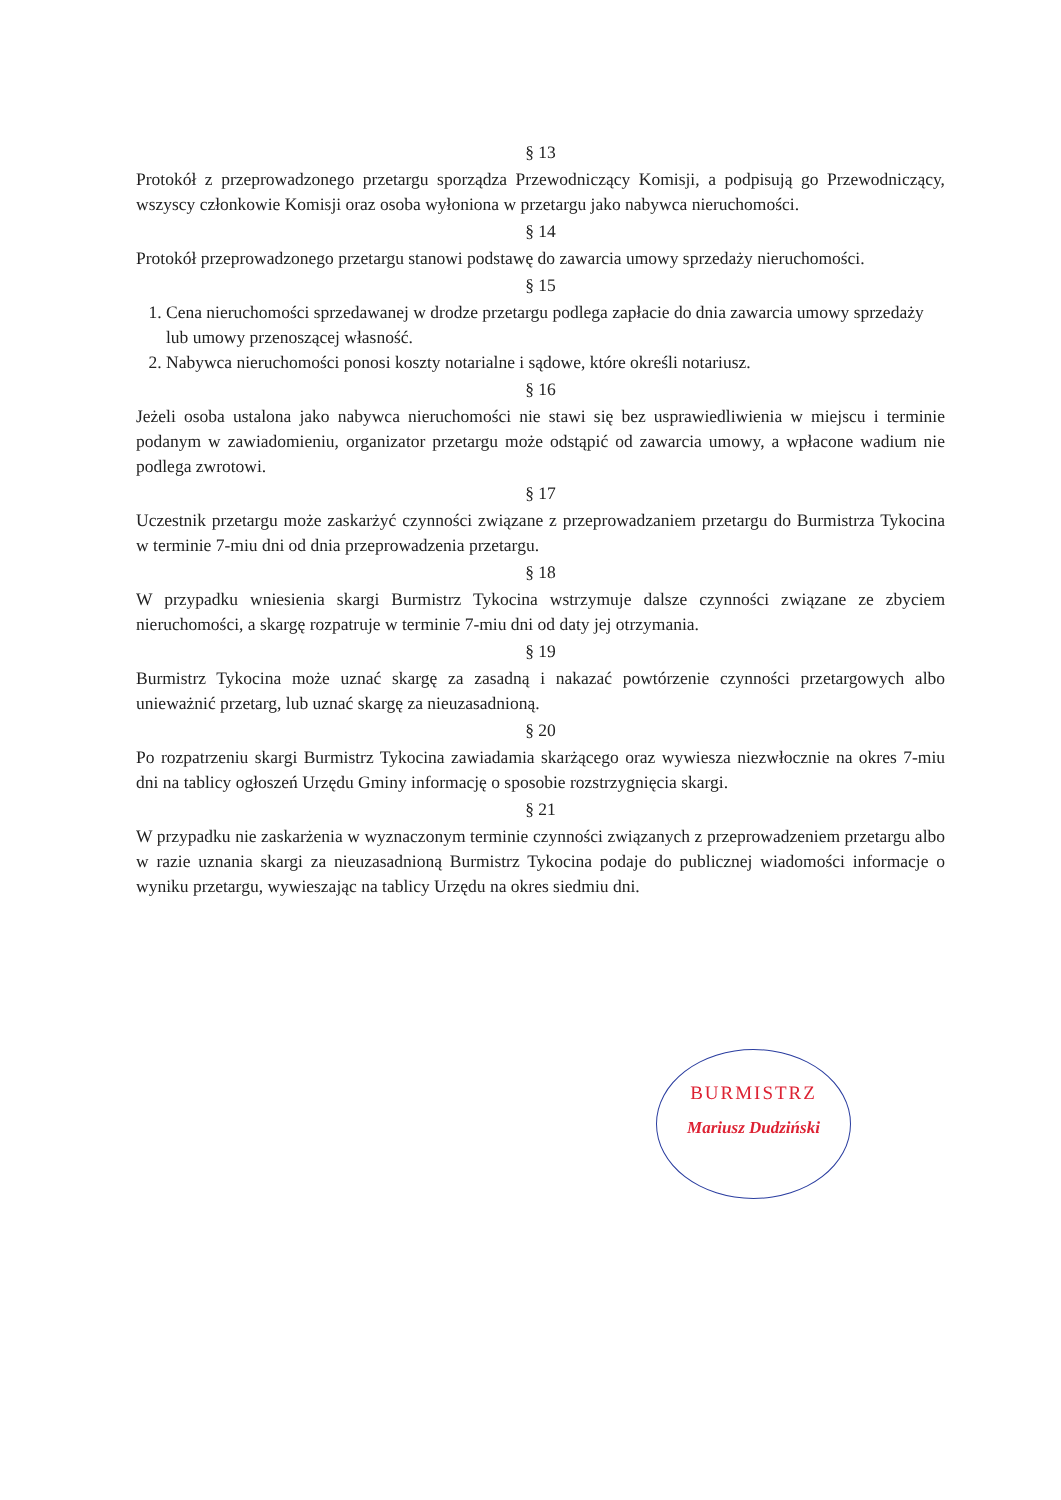§ 13
Protokół z przeprowadzonego przetargu sporządza Przewodniczący Komisji, a podpisują go Przewodniczący, wszyscy członkowie Komisji oraz osoba wyłoniona w przetargu jako nabywca nieruchomości.
§ 14
Protokół przeprowadzonego przetargu stanowi podstawę do zawarcia umowy sprzedaży nieruchomości.
§ 15
1. Cena nieruchomości sprzedawanej w drodze przetargu podlega zapłacie do dnia zawarcia umowy sprzedaży lub umowy przenoszącej własność.
2. Nabywca nieruchomości ponosi koszty notarialne i sądowe, które określi notariusz.
§ 16
Jeżeli osoba ustalona jako nabywca nieruchomości nie stawi się bez usprawiedliwienia w miejscu i terminie podanym w zawiadomieniu, organizator przetargu może odstąpić od zawarcia umowy, a wpłacone wadium nie podlega zwrotowi.
§ 17
Uczestnik przetargu może zaskarżyć czynności związane z przeprowadzaniem przetargu do Burmistrza Tykocina w terminie 7-miu dni od dnia przeprowadzenia przetargu.
§ 18
W przypadku wniesienia skargi Burmistrz Tykocina wstrzymuje dalsze czynności związane ze zbyciem nieruchomości, a skargę rozpatruje w terminie 7-miu dni od daty jej otrzymania.
§ 19
Burmistrz Tykocina może uznać skargę za zasadną i nakazać powtórzenie czynności przetargowych albo unieważnić przetarg, lub uznać skargę za nieuzasadnioną.
§ 20
Po rozpatrzeniu skargi Burmistrz Tykocina zawiadamia skarżącego oraz wywiesza niezwłocznie na okres 7-miu dni na tablicy ogłoszeń Urzędu Gminy informację o sposobie rozstrzygnięcia skargi.
§ 21
W przypadku nie zaskarżenia w wyznaczonym terminie czynności związanych z przeprowadzeniem przetargu albo w razie uznania skargi za nieuzasadnioną Burmistrz Tykocina podaje do publicznej wiadomości informacje o wyniku przetargu, wywieszając na tablicy Urzędu na okres siedmiu dni.
BURMISTRZ
Mariusz Dudziński